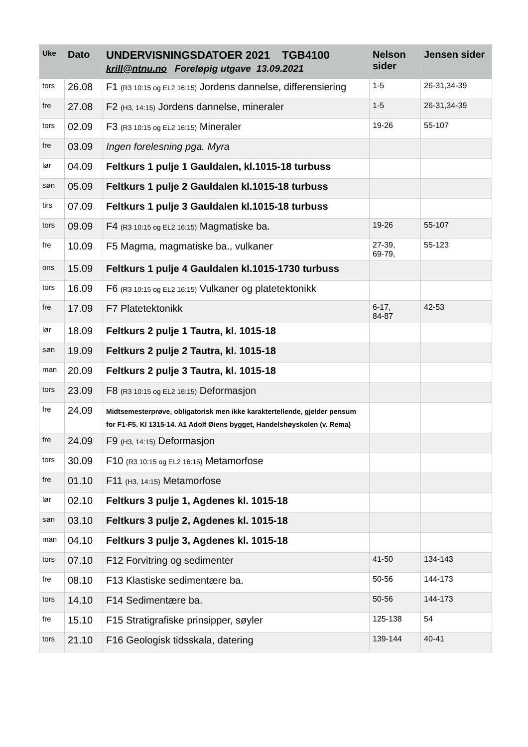| Uke | Dato | UNDERVISNINGSDATOER 2021 TGB4100 krill@ntnu.no Foreløpig utgave 13.09.2021 | Nelson sider | Jensen sider |
| --- | --- | --- | --- | --- |
| tors | 26.08 | F1 (R3 10:15 og EL2 16:15) Jordens dannelse, differensiering | 1-5 | 26-31,34-39 |
| fre | 27.08 | F2 (H3, 14:15) Jordens dannelse, mineraler | 1-5 | 26-31,34-39 |
| tors | 02.09 | F3 (R3 10:15 og EL2 16:15) Mineraler | 19-26 | 55-107 |
| fre | 03.09 | Ingen forelesning pga. Myra | | |
| lør | 04.09 | Feltkurs 1 pulje 1 Gauldalen, kl.1015-18 turbuss | | |
| søn | 05.09 | Feltkurs 1 pulje 2 Gauldalen kl.1015-18 turbuss | | |
| tirs | 07.09 | Feltkurs 1 pulje 3 Gauldalen kl.1015-18 turbuss | | |
| tors | 09.09 | F4 (R3 10:15 og EL2 16:15) Magmatiske ba. | 19-26 | 55-107 |
| fre | 10.09 | F5 Magma, magmatiske ba., vulkaner | 27-39, 69-79, | 55-123 |
| ons | 15.09 | Feltkurs 1 pulje 4 Gauldalen kl.1015-1730 turbuss | | |
| tors | 16.09 | F6 (R3 10:15 og EL2 16:15) Vulkaner og platetektonikk | | |
| fre | 17.09 | F7 Platetektonikk | 6-17, 84-87 | 42-53 |
| lør | 18.09 | Feltkurs 2 pulje 1 Tautra, kl. 1015-18 | | |
| søn | 19.09 | Feltkurs 2 pulje 2 Tautra, kl. 1015-18 | | |
| man | 20.09 | Feltkurs 2 pulje 3 Tautra, kl. 1015-18 | | |
| tors | 23.09 | F8 (R3 10:15 og EL2 16:15) Deformasjon | | |
| fre | 24.09 | Midtsemesterprøve, obligatorisk men ikke karaktertellende, gjelder pensum for F1-F5. Kl 1315-14. A1 Adolf Øiens bygget, Handelshøyskolen (v. Rema) | | |
| fre | 24.09 | F9 (H3, 14:15) Deformasjon | | |
| tors | 30.09 | F10 (R3 10:15 og EL2 16:15) Metamorfose | | |
| fre | 01.10 | F11 (H3, 14:15) Metamorfose | | |
| lør | 02.10 | Feltkurs 3 pulje 1, Agdenes kl. 1015-18 | | |
| søn | 03.10 | Feltkurs 3 pulje 2, Agdenes kl. 1015-18 | | |
| man | 04.10 | Feltkurs 3 pulje 3, Agdenes kl. 1015-18 | | |
| tors | 07.10 | F12 Forvitring og sedimenter | 41-50 | 134-143 |
| fre | 08.10 | F13 Klastiske sedimentære ba. | 50-56 | 144-173 |
| tors | 14.10 | F14 Sedimentære ba. | 50-56 | 144-173 |
| fre | 15.10 | F15 Stratigrafiske prinsipper, søyler | 125-138 | 54 |
| tors | 21.10 | F16 Geologisk tidsskala, datering | 139-144 | 40-41 |